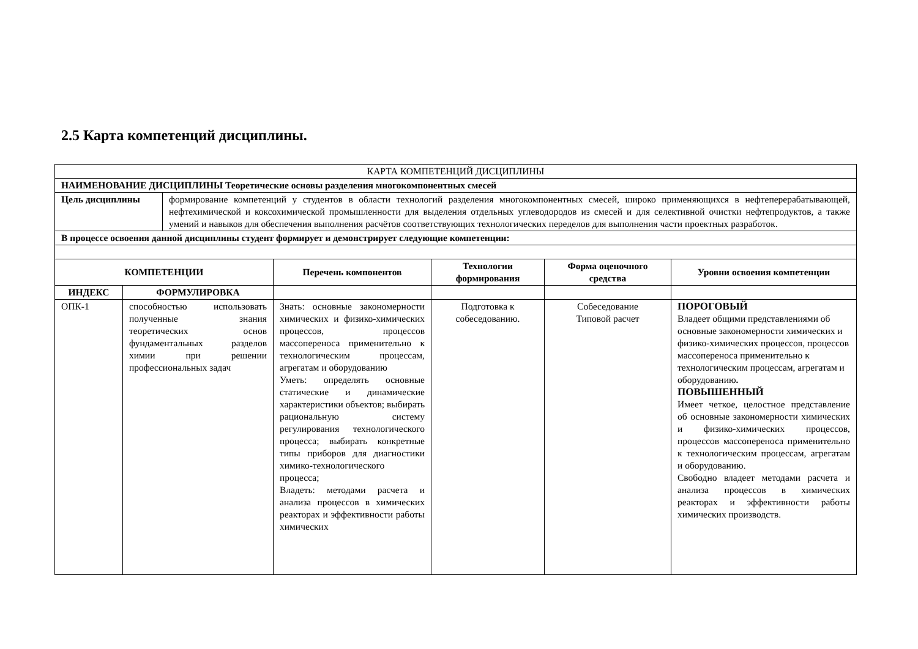2.5 Карта компетенций дисциплины.
| КАРТА КОМПЕТЕНЦИЙ ДИСЦИПЛИНЫ | | | | | |
| НАИМЕНОВАНИЕ ДИСЦИПЛИНЫ Теоретические основы разделения многокомпонентных смесей | | | | | |
| / Цель дисциплины / формирование компетенций у студентов в области технологий разделения многокомпонентных смесей, широко применяющихся в нефтеперерабатывающей, нефтехимической и коксохимической промышленности для выделения отдельных углеводородов из смесей и для селективной очистки нефтепродуктов, а также умений и навыков для обеспечения выполнения расчётов соответствующих технологических переделов для выполнения части проектных разработок. / | | | | | |
| В процессе освоения данной дисциплины студент формирует и демонстрирует следующие компетенции: | | | | | |
| КОМПЕТЕНЦИИ | | Перечень компонентов | Технологии формирования | Форма оценочного средства | Уровни освоения компетенции |
| ИНДЕКС | ФОРМУЛИРОВКА | | | | |
| ОПК-1 | способностью использовать полученные знания теоретических основ фундаментальных разделов химии при решении профессиональных задач | Знать: основные закономерности химических и физико-химических процессов, процессов массопереноса применительно к технологическим процессам, агрегатам и оборудованию Уметь: определять основные статические и динамические характеристики объектов; выбирать рациональную систему регулирования технологического процесса; выбирать конкретные типы приборов для диагностики химико-технологического процесса; Владеть: методами расчета и анализа процессов в химических реакторах и эффективности работы химических | Подготовка к собеседованию. | Собеседование Типовой расчет | ПОРОГОВЫЙ Владеет общими представлениями об основные закономерности химических и физико-химических процессов, процессов массопереноса применительно к технологическим процессам, агрегатам и оборудованию . ПОВЫШЕННЫЙ Имеет четкое, целостное представление об основные закономерности химических и физико-химических процессов, процессов массопереноса применительно к технологическим процессам, агрегатам и оборудованию. Свободно владеет методами расчета и анализа процессов в химических реакторах и эффективности работы химических производств. |